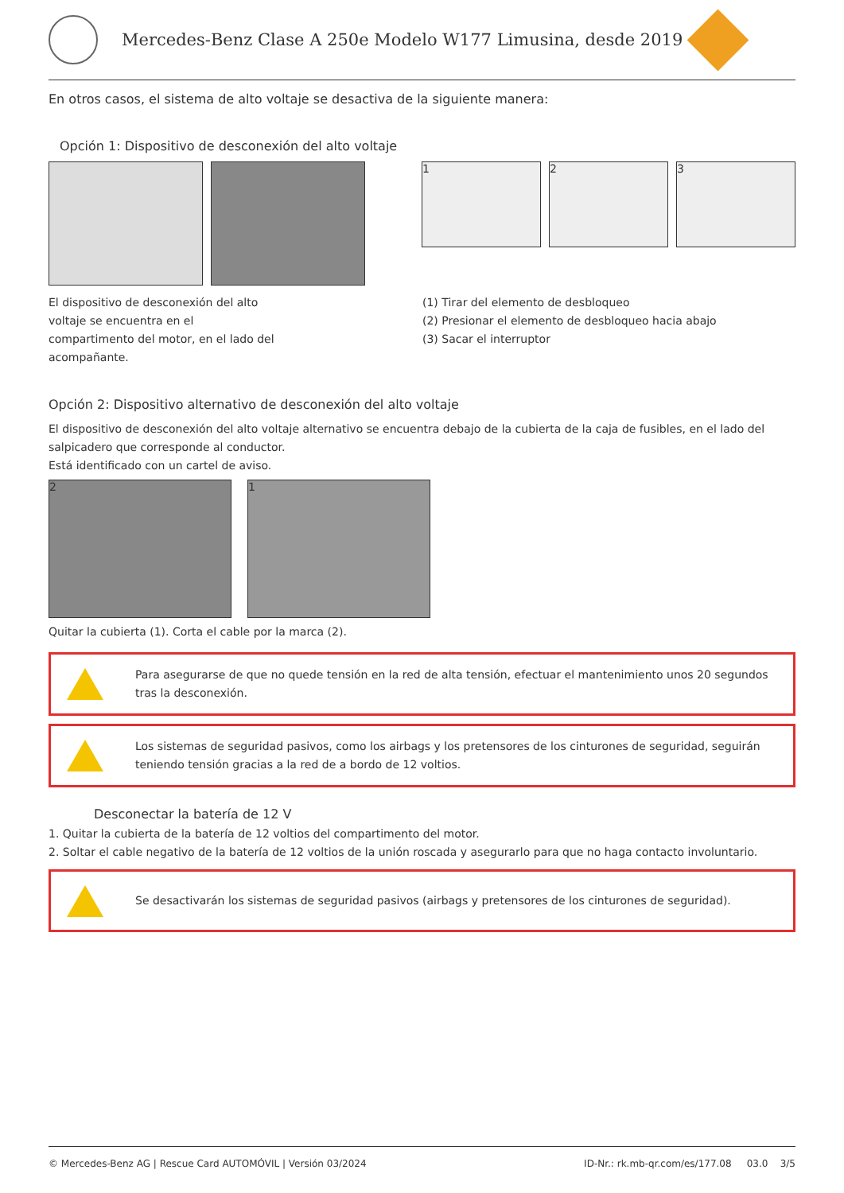Mercedes-Benz Clase A 250e Modelo W177 Limusina, desde 2019
En otros casos, el sistema de alto voltaje se desactiva de la siguiente manera:
Opción 1: Dispositivo de desconexión del alto voltaje
1 2 3
El dispositivo de desconexión del alto
voltaje se encuentra en el
compartimento del motor, en el lado del
acompañante.
(1) Tirar del elemento de desbloqueo
(2) Presionar el elemento de desbloqueo hacia abajo
(3) Sacar el interruptor
Opción 2: Dispositivo alternativo de desconexión del alto voltaje
El dispositivo de desconexión del alto voltaje alternativo se encuentra debajo de la cubierta de la caja de fusibles, en el lado del salpicadero que corresponde al conductor.
Está identificado con un cartel de aviso.
2 1
Quitar la cubierta (1). Corta el cable por la marca (2).
Para asegurarse de que no quede tensión en la red de alta tensión, efectuar el mantenimiento unos 20 segundos tras la desconexión.
Los sistemas de seguridad pasivos, como los airbags y los pretensores de los cinturones de seguridad, seguirán teniendo tensión gracias a la red de a bordo de 12 voltios.
Desconectar la batería de 12 V
1. Quitar la cubierta de la batería de 12 voltios del compartimento del motor.
2. Soltar el cable negativo de la batería de 12 voltios de la unión roscada y asegurarlo para que no haga contacto involuntario.
Se desactivarán los sistemas de seguridad pasivos (airbags y pretensores de los cinturones de seguridad).
© Mercedes-Benz AG | Rescue Card AUTOMÓVIL | Versión 03/2024 ID-Nr.: rk.mb-qr.com/es/177.08 03.0 3/5